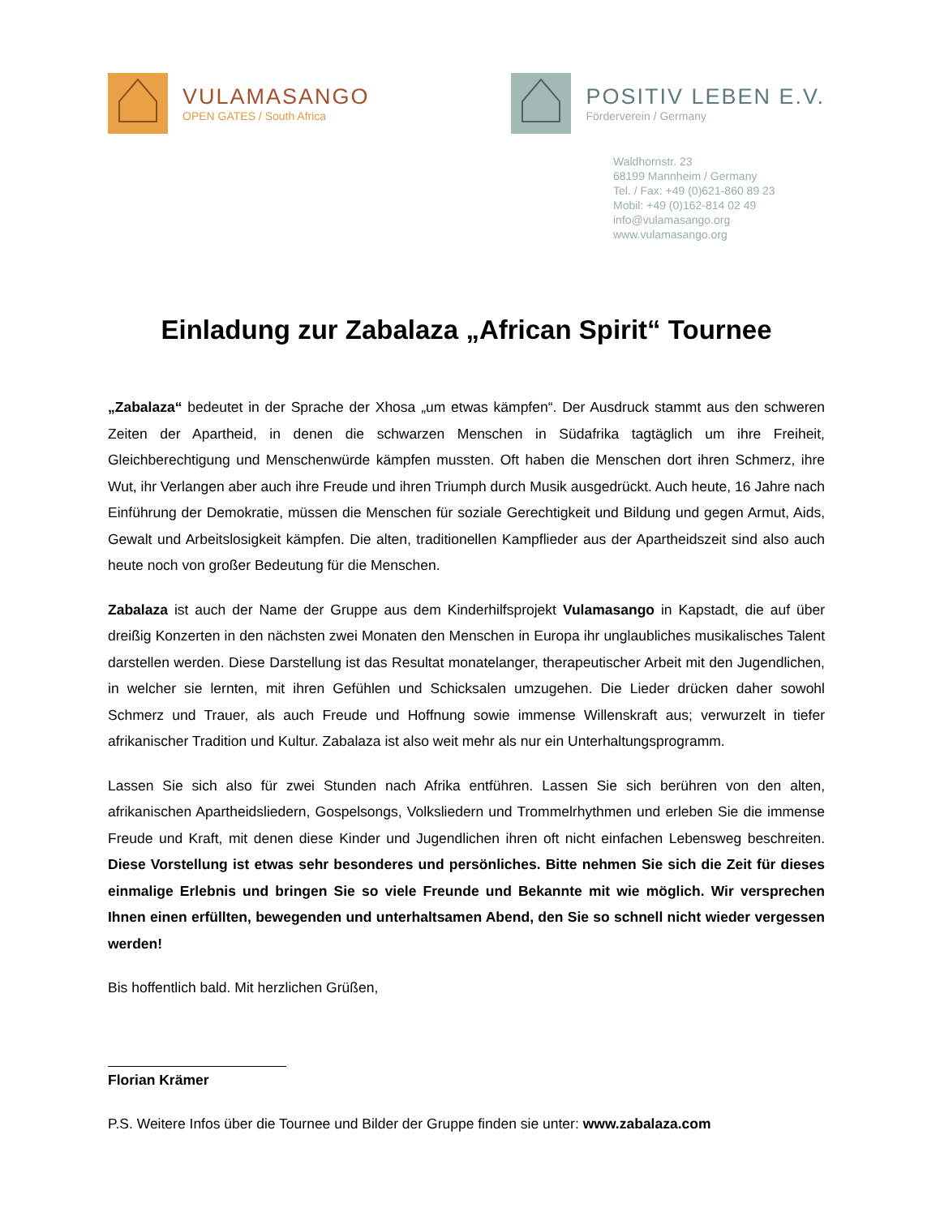VULAMASANGO
OPEN GATES / South Africa
POSITIV LEBEN E.V.
Förderverein / Germany
Waldhornstr. 23
68199 Mannheim / Germany
Tel. / Fax: +49 (0)621-860 89 23
Mobil: +49 (0)162-814 02 49
info@vulamasango.org
www.vulamasango.org
Einladung zur Zabalaza „African Spirit“ Tournee
„Zabalaza“ bedeutet in der Sprache der Xhosa „um etwas kämpfen“. Der Ausdruck stammt aus den schweren Zeiten der Apartheid, in denen die schwarzen Menschen in Südafrika tagtäglich um ihre Freiheit, Gleichberechtigung und Menschenwürde kämpfen mussten. Oft haben die Menschen dort ihren Schmerz, ihre Wut, ihr Verlangen aber auch ihre Freude und ihren Triumph durch Musik ausgedrückt. Auch heute, 16 Jahre nach Einführung der Demokratie, müssen die Menschen für soziale Gerechtigkeit und Bildung und gegen Armut, Aids, Gewalt und Arbeitslosigkeit kämpfen. Die alten, traditionellen Kampflieder aus der Apartheidszeit sind also auch heute noch von großer Bedeutung für die Menschen.
Zabalaza ist auch der Name der Gruppe aus dem Kinderhilfsprojekt Vulamasango in Kapstadt, die auf über dreißig Konzerten in den nächsten zwei Monaten den Menschen in Europa ihr unglaubliches musikalisches Talent darstellen werden. Diese Darstellung ist das Resultat monatelanger, therapeutischer Arbeit mit den Jugendlichen, in welcher sie lernten, mit ihren Gefühlen und Schicksalen umzugehen. Die Lieder drücken daher sowohl Schmerz und Trauer, als auch Freude und Hoffnung sowie immense Willenskraft aus; verwurzelt in tiefer afrikanischer Tradition und Kultur. Zabalaza ist also weit mehr als nur ein Unterhaltungsprogramm.
Lassen Sie sich also für zwei Stunden nach Afrika entführen. Lassen Sie sich berühren von den alten, afrikanischen Apartheidsliedern, Gospelsongs, Volksliedern und Trommelrhythmen und erleben Sie die immense Freude und Kraft, mit denen diese Kinder und Jugendlichen ihren oft nicht einfachen Lebensweg beschreiten. Diese Vorstellung ist etwas sehr besonderes und persönliches. Bitte nehmen Sie sich die Zeit für dieses einmalige Erlebnis und bringen Sie so viele Freunde und Bekannte mit wie möglich. Wir versprechen Ihnen einen erfüllten, bewegenden und unterhaltsamen Abend, den Sie so schnell nicht wieder vergessen werden!
Bis hoffentlich bald. Mit herzlichen Grüßen,
Florian Krämer
P.S. Weitere Infos über die Tournee und Bilder der Gruppe finden sie unter: www.zabalaza.com